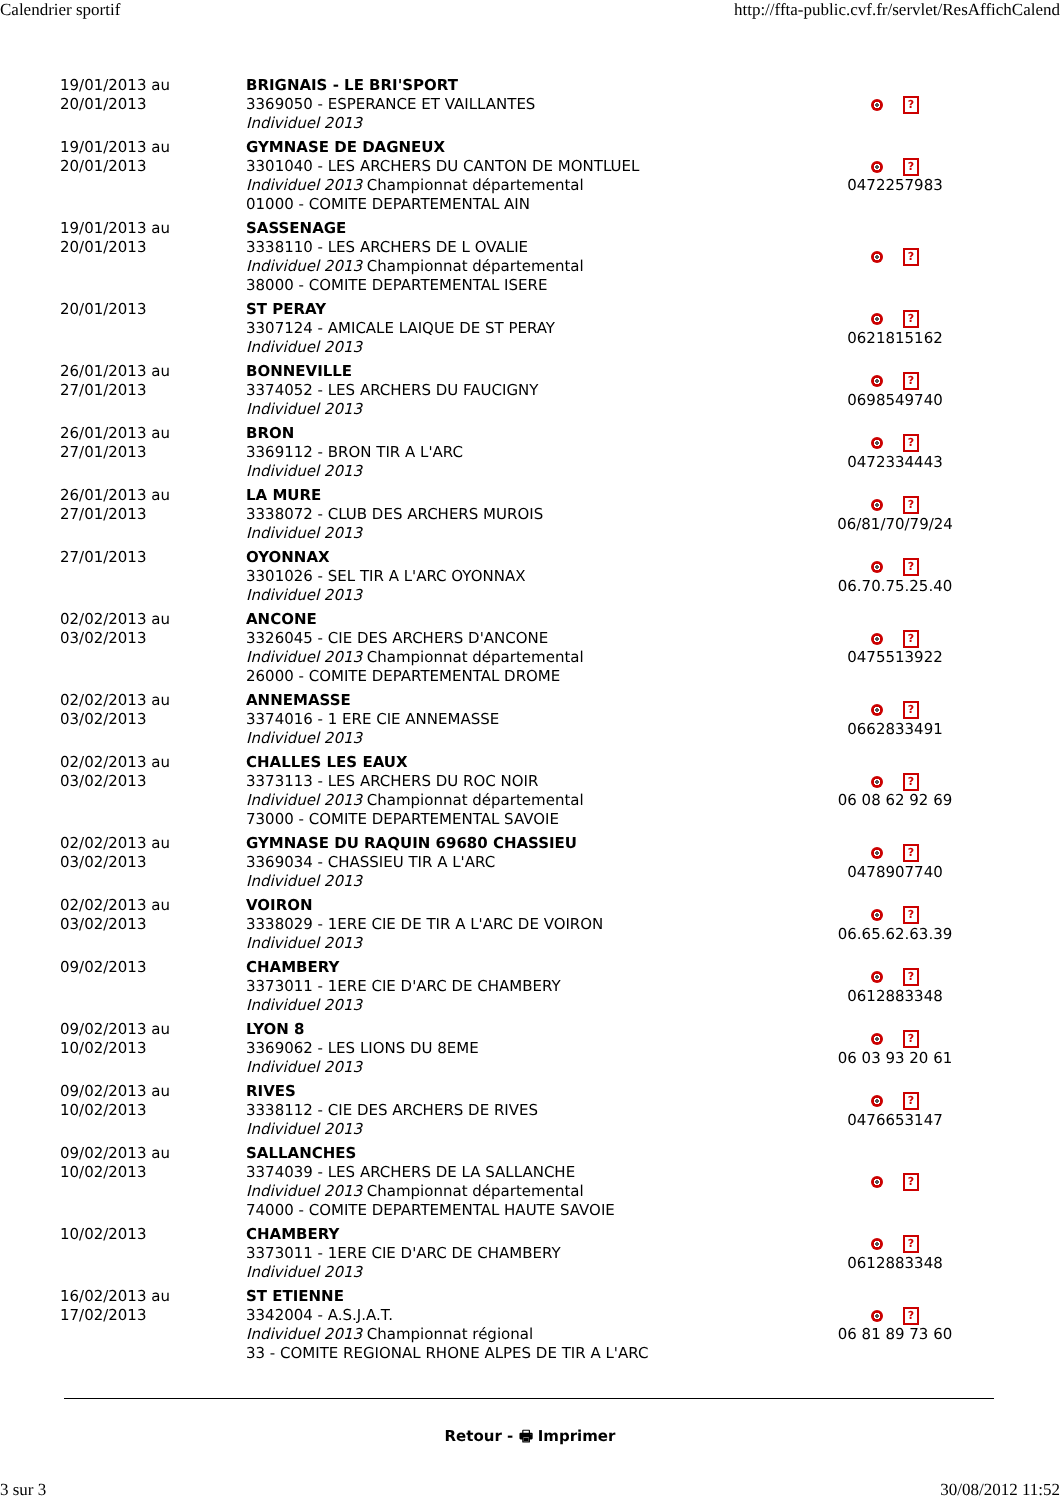Calendrier sportif http://ffta-public.cvf.fr/servlet/ResAffichCalend
| 19/01/2013 au 20/01/2013 | BRIGNAIS - LE BRI'SPORT 3369050 - ESPERANCE ET VAILLANTES Individuel 2013 | ? |
| 19/01/2013 au 20/01/2013 | GYMNASE DE DAGNEUX 3301040 - LES ARCHERS DU CANTON DE MONTLUEL Individuel 2013 Championnat départemental 01000 - COMITE DEPARTEMENTAL AIN | ? 0472257983 |
| 19/01/2013 au 20/01/2013 | SASSENAGE 3338110 - LES ARCHERS DE L OVALIE Individuel 2013 Championnat départemental 38000 - COMITE DEPARTEMENTAL ISERE | ? |
| 20/01/2013 | ST PERAY 3307124 - AMICALE LAIQUE DE ST PERAY Individuel 2013 | ? 0621815162 |
| 26/01/2013 au 27/01/2013 | BONNEVILLE 3374052 - LES ARCHERS DU FAUCIGNY Individuel 2013 | ? 0698549740 |
| 26/01/2013 au 27/01/2013 | BRON 3369112 - BRON TIR A L'ARC Individuel 2013 | ? 0472334443 |
| 26/01/2013 au 27/01/2013 | LA MURE 3338072 - CLUB DES ARCHERS MUROIS Individuel 2013 | ? 06/81/70/79/24 |
| 27/01/2013 | OYONNAX 3301026 - SEL TIR A L'ARC OYONNAX Individuel 2013 | ? 06.70.75.25.40 |
| 02/02/2013 au 03/02/2013 | ANCONE 3326045 - CIE DES ARCHERS D'ANCONE Individuel 2013 Championnat départemental 26000 - COMITE DEPARTEMENTAL DROME | ? 0475513922 |
| 02/02/2013 au 03/02/2013 | ANNEMASSE 3374016 - 1 ERE CIE ANNEMASSE Individuel 2013 | ? 0662833491 |
| 02/02/2013 au 03/02/2013 | CHALLES LES EAUX 3373113 - LES ARCHERS DU ROC NOIR Individuel 2013 Championnat départemental 73000 - COMITE DEPARTEMENTAL SAVOIE | ? 06 08 62 92 69 |
| 02/02/2013 au 03/02/2013 | GYMNASE DU RAQUIN 69680 CHASSIEU 3369034 - CHASSIEU TIR A L'ARC Individuel 2013 | ? 0478907740 |
| 02/02/2013 au 03/02/2013 | VOIRON 3338029 - 1ERE CIE DE TIR A L'ARC DE VOIRON Individuel 2013 | ? 06.65.62.63.39 |
| 09/02/2013 | CHAMBERY 3373011 - 1ERE CIE D'ARC DE CHAMBERY Individuel 2013 | ? 0612883348 |
| 09/02/2013 au 10/02/2013 | LYON 8 3369062 - LES LIONS DU 8EME Individuel 2013 | ? 06 03 93 20 61 |
| 09/02/2013 au 10/02/2013 | RIVES 3338112 - CIE DES ARCHERS DE RIVES Individuel 2013 | ? 0476653147 |
| 09/02/2013 au 10/02/2013 | SALLANCHES 3374039 - LES ARCHERS DE LA SALLANCHE Individuel 2013 Championnat départemental 74000 - COMITE DEPARTEMENTAL HAUTE SAVOIE | ? |
| 10/02/2013 | CHAMBERY 3373011 - 1ERE CIE D'ARC DE CHAMBERY Individuel 2013 | ? 0612883348 |
| 16/02/2013 au 17/02/2013 | ST ETIENNE 3342004 - A.S.J.A.T. Individuel 2013 Championnat régional 33 - COMITE REGIONAL RHONE ALPES DE TIR A L'ARC | ? 06 81 89 73 60 |
Retour - 🖶 Imprimer
3 sur 3 30/08/2012 11:52